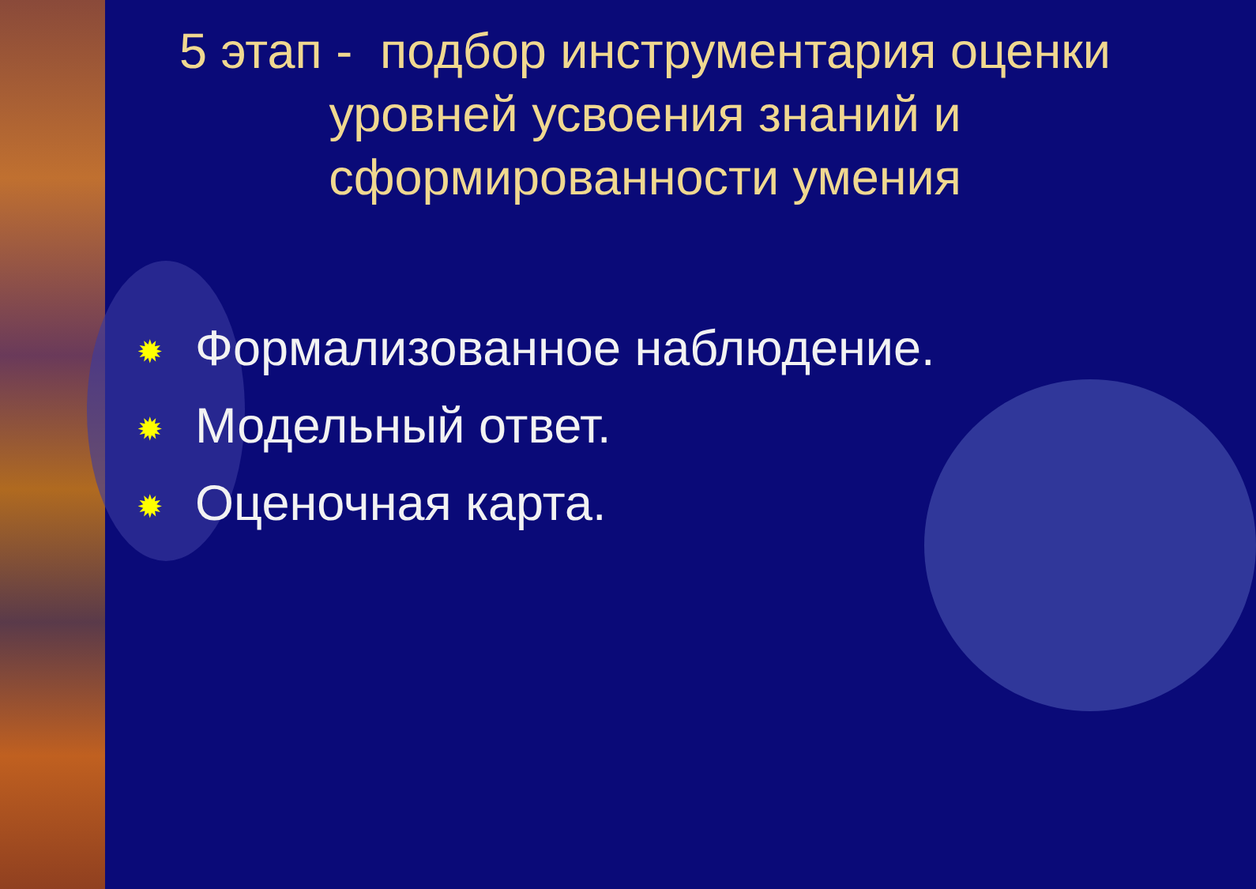5 этап - подбор инструментария оценки уровней усвоения знаний и сформированности умения
✹ Формализованное наблюдение.
✹ Модельный ответ.
✹ Оценочная карта.